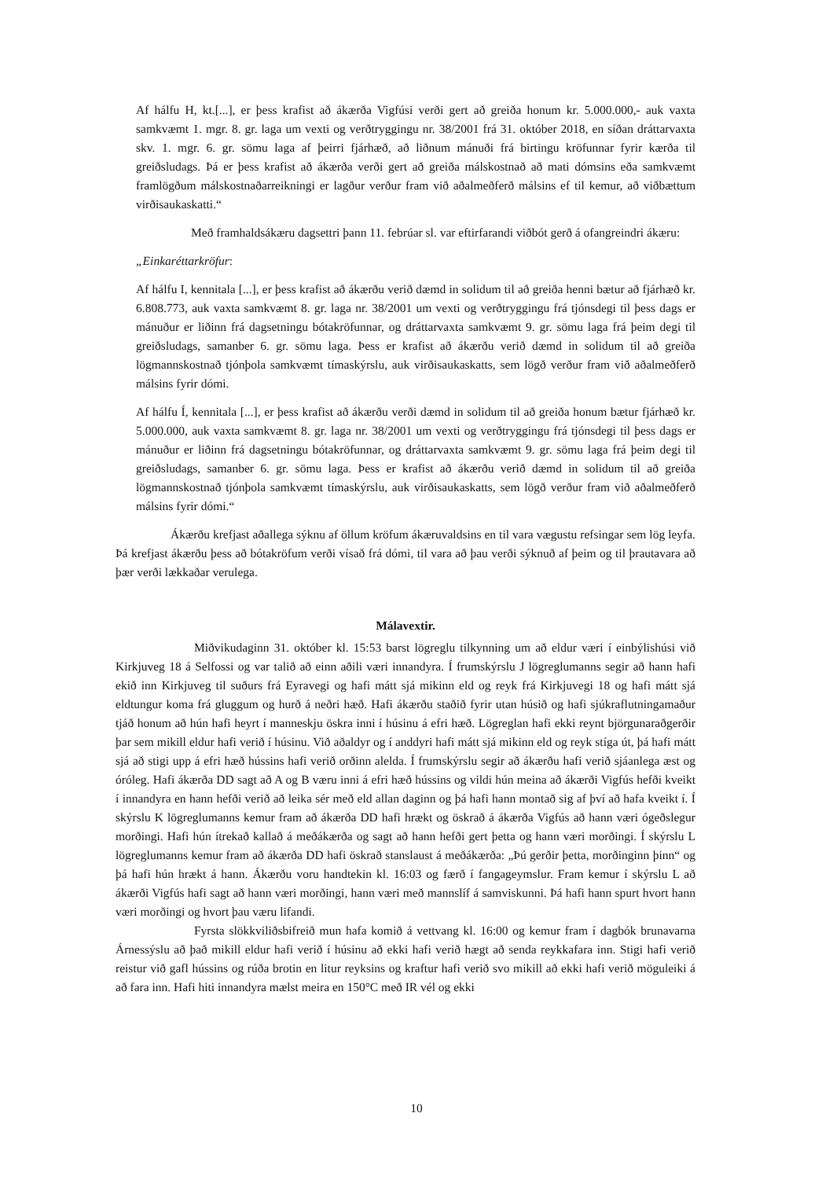Af hálfu H, kt.[...], er þess krafist að ákærða Vigfúsi verði gert að greiða honum kr. 5.000.000,- auk vaxta samkvæmt 1. mgr. 8. gr. laga um vexti og verðtryggingu nr. 38/2001 frá 31. október 2018, en síðan dráttarvaxta skv. 1. mgr. 6. gr. sömu laga af þeirri fjárhæð, að liðnum mánuði frá birtingu kröfunnar fyrir kærða til greiðsludags. Þá er þess krafist að ákærða verði gert að greiða málskostnað að mati dómsins eða samkvæmt framlögðum málskostnaðarreikningi er lagður verður fram við aðalmeðferð málsins ef til kemur, að viðbættum virðisaukaskatti.“
Með framhaldsákæru dagsettri þann 11. febrúar sl. var eftirfarandi viðbót gerð á ofangreindri ákæru:
„Einkaréttarkröfur:
Af hálfu I, kennitala [...], er þess krafist að ákærðu verið dæmd in solidum til að greiða henni bætur að fjárhæð kr. 6.808.773, auk vaxta samkvæmt 8. gr. laga nr. 38/2001 um vexti og verðtryggingu frá tjónsdegi til þess dags er mánuður er liðinn frá dagsetningu bótakröfunnar, og dráttarvaxta samkvæmt 9. gr. sömu laga frá þeim degi til greiðsludags, samanber 6. gr. sömu laga. Þess er krafist að ákærðu verið dæmd in solidum til að greiða lögmannskostnað tjónþola samkvæmt tímaskýrslu, auk virðisaukaskatts, sem lögð verður fram við aðalmeðferð málsins fyrir dómi.
Af hálfu Í, kennitala [...], er þess krafist að ákærðu verði dæmd in solidum til að greiða honum bætur fjárhæð kr. 5.000.000, auk vaxta samkvæmt 8. gr. laga nr. 38/2001 um vexti og verðtryggingu frá tjónsdegi til þess dags er mánuður er liðinn frá dagsetningu bótakröfunnar, og dráttarvaxta samkvæmt 9. gr. sömu laga frá þeim degi til greiðsludags, samanber 6. gr. sömu laga. Þess er krafist að ákærðu verið dæmd in solidum til að greiða lögmannskostnað tjónþola samkvæmt tímaskýrslu, auk virðisaukaskatts, sem lögð verður fram við aðalmeðferð málsins fyrir dómi.“
Ákærðu krefjast aðallega sýknu af öllum kröfum ákæruvaldsins en til vara vægustu refsingar sem lög leyfa. Þá krefjast ákærðu þess að bótakröfum verði vísað frá dómi, til vara að þau verði sýknuð af þeim og til þrautavara að þær verði lækkaðar verulega.
Málavextir.
Miðvikudaginn 31. október kl. 15:53 barst lögreglu tilkynning um að eldur væri í einbýlishúsi við Kirkjuveg 18 á Selfossi og var talið að einn aðili væri innandyra. Í frumskýrslu J lögreglumanns segir að hann hafi ekið inn Kirkjuveg til suðurs frá Eyravegi og hafi mátt sjá mikinn eld og reyk frá Kirkjuvegi 18 og hafi mátt sjá eldtungur koma frá gluggum og hurð á neðri hæð. Hafi ákærðu staðið fyrir utan húsið og hafi sjúkraflutningamaður tjáð honum að hún hafi heyrt í manneskju öskra inni í húsinu á efri hæð. Lögreglan hafi ekki reynt björgunaraðgerðir þar sem mikill eldur hafi verið í húsinu. Við aðaldyr og í anddyri hafi mátt sjá mikinn eld og reyk stíga út, þá hafi mátt sjá að stigi upp á efri hæð hússins hafi verið orðinn alelda. Í frumskýrslu segir að ákærðu hafi verið sjáanlega æst og óróleg. Hafi ákærða DD sagt að A og B væru inni á efri hæð hússins og vildi hún meina að ákærði Vigfús hefði kveikt í innandyra en hann hefði verið að leika sér með eld allan daginn og þá hafi hann montað sig af því að hafa kveikt í. Í skýrslu K lögreglumanns kemur fram að ákærða DD hafi hrækt og öskrað á ákærða Vigfús að hann væri ógeðslegur morðingi. Hafi hún ítrekað kallað á meðákærða og sagt að hann hefði gert þetta og hann væri morðingi. Í skýrslu L lögreglumanns kemur fram að ákærða DD hafi öskrað stanslaust á meðákærða: „Þú gerðir þetta, morðinginn þinn“ og þá hafi hún hrækt á hann. Ákærðu voru handtekin kl. 16:03 og færð í fangageymslur. Fram kemur í skýrslu L að ákærði Vigfús hafi sagt að hann væri morðingi, hann væri með mannslíf á samviskunni. Þá hafi hann spurt hvort hann væri morðingi og hvort þau væru lifandi.
Fyrsta slökkviliðsbifreið mun hafa komið á vettvang kl. 16:00 og kemur fram í dagbók brunavarna Árnessýslu að það mikill eldur hafi verið í húsinu að ekki hafi verið hægt að senda reykkafara inn. Stigi hafi verið reistur við gafl hússins og rúða brotin en litur reyksins og kraftur hafi verið svo mikill að ekki hafi verið möguleiki á að fara inn. Hafi hiti innandyra mælst meira en 150°C með IR vél og ekki
10